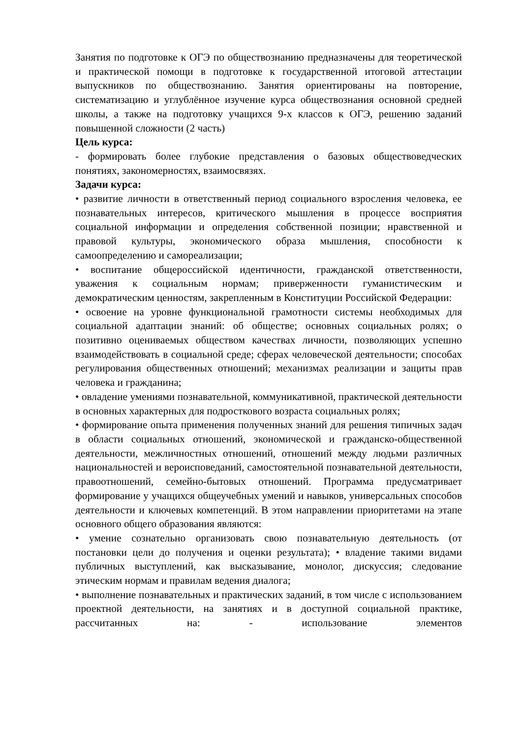Занятия по подготовке к ОГЭ по обществознанию предназначены для теоретической и практической помощи в подготовке к государственной итоговой аттестации выпускников по обществознанию. Занятия ориентированы на повторение, систематизацию и углублённое изучение курса обществознания основной средней школы, а также на подготовку учащихся 9-х классов к ОГЭ, решению заданий повышенной сложности (2 часть)
Цель курса:
- формировать более глубокие представления о базовых обществоведческих понятиях, закономерностях, взаимосвязях.
Задачи курса:
• развитие личности в ответственный период социального взросления человека, ее познавательных интересов, критического мышления в процессе восприятия социальной информации и определения собственной позиции; нравственной и правовой культуры, экономического образа мышления, способности к самоопределению и самореализации;
• воспитание общероссийской идентичности, гражданской ответственности, уважения к социальным нормам; приверженности гуманистическим и демократическим ценностям, закрепленным в Конституции Российской Федерации:
• освоение на уровне функциональной грамотности системы необходимых для социальной адаптации знаний: об обществе; основных социальных ролях; о позитивно оцениваемых обществом качествах личности, позволяющих успешно взаимодействовать в социальной среде; сферах человеческой деятельности; способах регулирования общественных отношений; механизмах реализации и защиты прав человека и гражданина;
• овладение умениями познавательной, коммуникативной, практической деятельности в основных характерных для подросткового возраста социальных ролях;
• формирование опыта применения полученных знаний для решения типичных задач в области социальных отношений, экономической и гражданско-общественной деятельности, межличностных отношений, отношений между людьми различных национальностей и вероисповеданий, самостоятельной познавательной деятельности, правоотношений, семейно-бытовых отношений. Программа предусматривает формирование у учащихся общеучебных умений и навыков, универсальных способов деятельности и ключевых компетенций. В этом направлении приоритетами на этапе основного общего образования являются:
• умение сознательно организовать свою познавательную деятельность (от постановки цели до получения и оценки результата); • владение такими видами публичных выступлений, как высказывание, монолог, дискуссия; следование этическим нормам и правилам ведения диалога;
• выполнение познавательных и практических заданий, в том числе с использованием проектной деятельности, на занятиях и в доступной социальной практике, рассчитанных на: - использование элементов